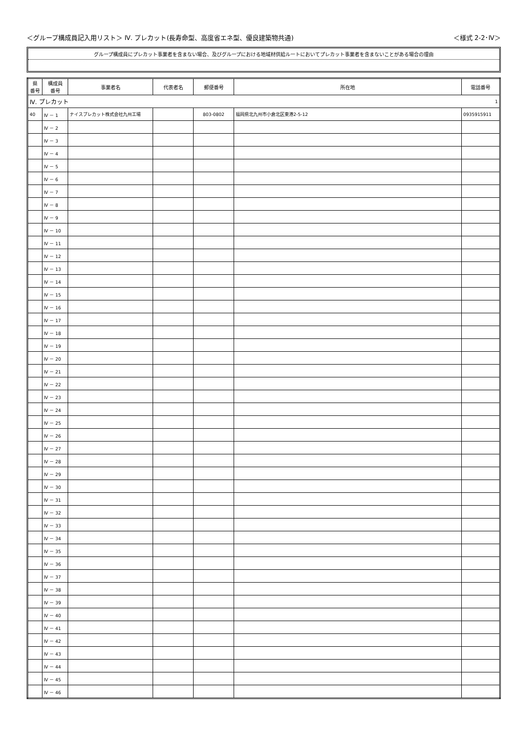＜グループ構成員記入用リスト＞ Ⅳ. プレカット(長寿命型、高度省エネ型、優良建築物共通) ＜様式 2-2･Ⅳ＞
グループ構成員にプレカット事業者を含まない場合、及びグループにおける地域材供給ルートにおいてプレカット事業者を含まないことがある場合の理由
| 県 番号 | 構成員 番号 | 事業者名 | 代表者名 | 郵便番号 | 所在地 | 電話番号 |
| --- | --- | --- | --- | --- | --- | --- |
| Ⅳ. プレカット | | | | | | 1 |
| 40 | Ⅳ － 1 | ナイスプレカット株式会社九州工場 | | 803-0802 | 福岡県北九州市小倉北区東港2-5-12 | 0935915911 |
| | Ⅳ － 2 | | | | | |
| | Ⅳ － 3 | | | | | |
| | Ⅳ － 4 | | | | | |
| | Ⅳ － 5 | | | | | |
| | Ⅳ － 6 | | | | | |
| | Ⅳ － 7 | | | | | |
| | Ⅳ － 8 | | | | | |
| | Ⅳ － 9 | | | | | |
| | Ⅳ － 10 | | | | | |
| | Ⅳ － 11 | | | | | |
| | Ⅳ － 12 | | | | | |
| | Ⅳ － 13 | | | | | |
| | Ⅳ － 14 | | | | | |
| | Ⅳ － 15 | | | | | |
| | Ⅳ － 16 | | | | | |
| | Ⅳ － 17 | | | | | |
| | Ⅳ － 18 | | | | | |
| | Ⅳ － 19 | | | | | |
| | Ⅳ － 20 | | | | | |
| | Ⅳ － 21 | | | | | |
| | Ⅳ － 22 | | | | | |
| | Ⅳ － 23 | | | | | |
| | Ⅳ － 24 | | | | | |
| | Ⅳ － 25 | | | | | |
| | Ⅳ － 26 | | | | | |
| | Ⅳ － 27 | | | | | |
| | Ⅳ － 28 | | | | | |
| | Ⅳ － 29 | | | | | |
| | Ⅳ － 30 | | | | | |
| | Ⅳ － 31 | | | | | |
| | Ⅳ － 32 | | | | | |
| | Ⅳ － 33 | | | | | |
| | Ⅳ － 34 | | | | | |
| | Ⅳ － 35 | | | | | |
| | Ⅳ － 36 | | | | | |
| | Ⅳ － 37 | | | | | |
| | Ⅳ － 38 | | | | | |
| | Ⅳ － 39 | | | | | |
| | Ⅳ － 40 | | | | | |
| | Ⅳ － 41 | | | | | |
| | Ⅳ － 42 | | | | | |
| | Ⅳ － 43 | | | | | |
| | Ⅳ － 44 | | | | | |
| | Ⅳ － 45 | | | | | |
| | Ⅳ － 46 | | | | | |